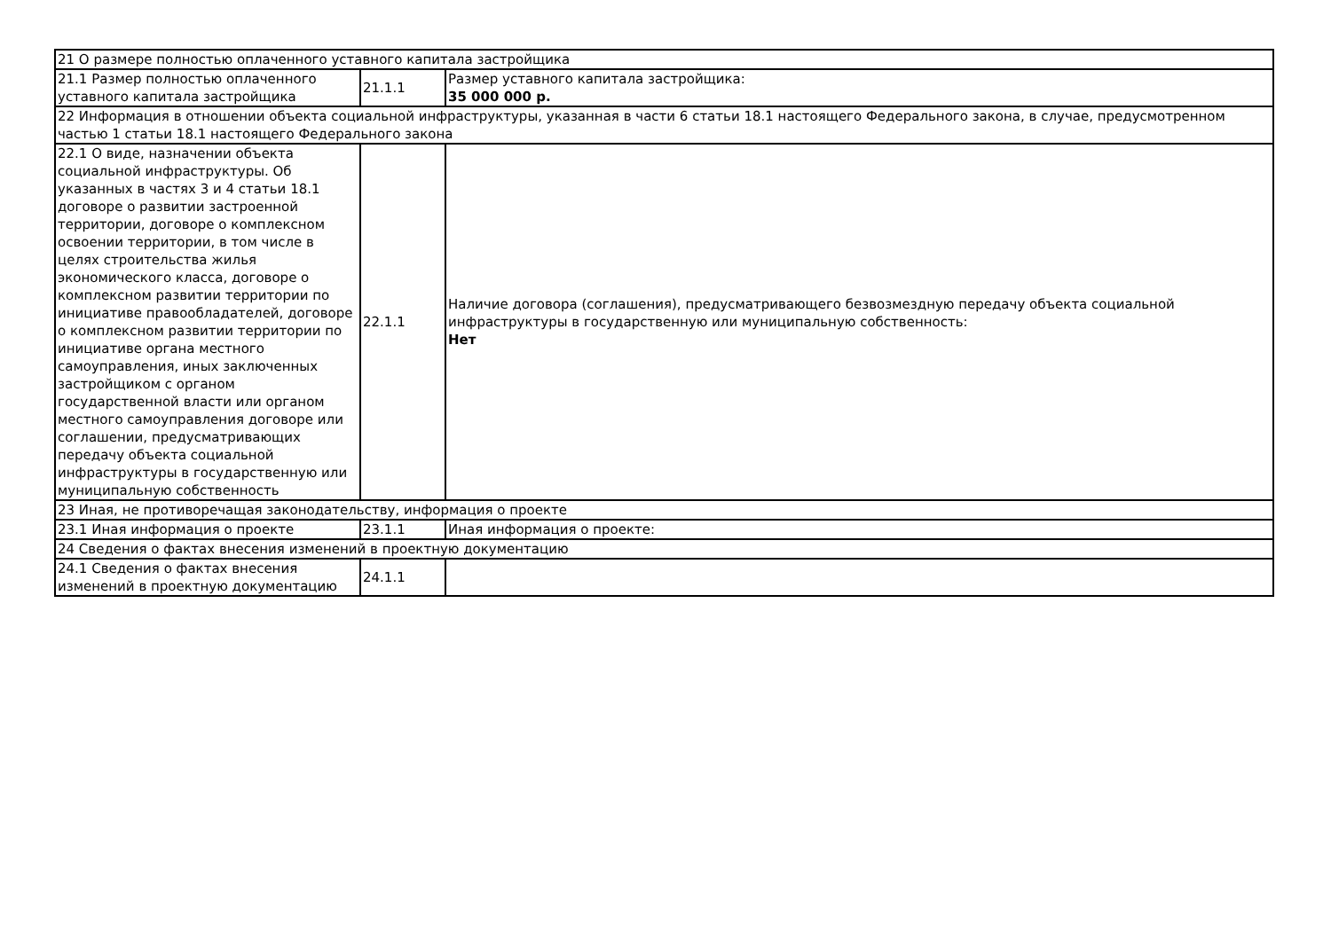| 21 О размере полностью оплаченного уставного капитала застройщика | | |
| 21.1 Размер полностью оплаченного уставного капитала застройщика | 21.1.1 | Размер уставного капитала застройщика: 35 000 000 р. |
| 22 Информация в отношении объекта социальной инфраструктуры, указанная в части 6 статьи 18.1 настоящего Федерального закона, в случае, предусмотренном частью 1 статьи 18.1 настоящего Федерального закона | | |
| 22.1 О виде, назначении объекта социальной инфраструктуры. Об указанных в частях 3 и 4 статьи 18.1 договоре о развитии застроенной территории, договоре о комплексном освоении территории, в том числе в целях строительства жилья экономического класса, договоре о комплексном развитии территории по инициативе правообладателей, договоре о комплексном развитии территории по инициативе органа местного самоуправления, иных заключенных застройщиком с органом государственной власти или органом местного самоуправления договоре или соглашении, предусматривающих передачу объекта социальной инфраструктуры в государственную или муниципальную собственность | 22.1.1 | Наличие договора (соглашения), предусматривающего безвозмездную передачу объекта социальной инфраструктуры в государственную или муниципальную собственность: Нет |
| 23 Иная, не противоречащая законодательству, информация о проекте | | |
| 23.1 Иная информация о проекте | 23.1.1 | Иная информация о проекте: |
| 24 Сведения о фактах внесения изменений в проектную документацию | | |
| 24.1 Сведения о фактах внесения изменений в проектную документацию | 24.1.1 | |